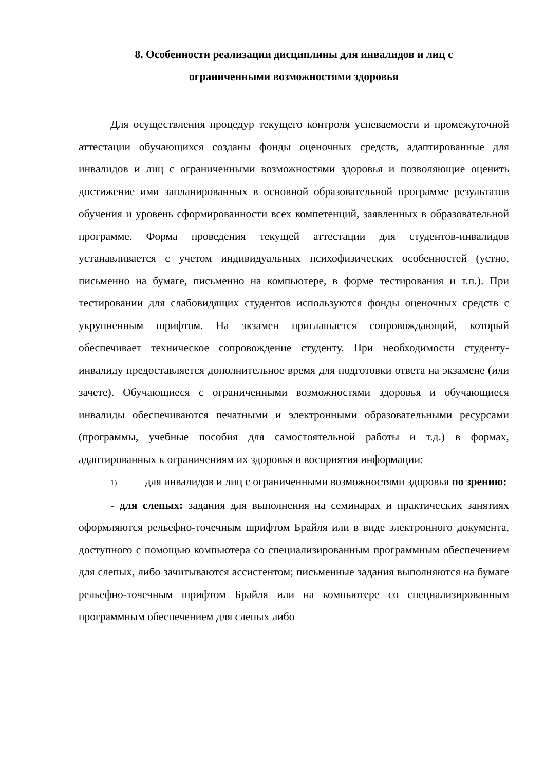8. Особенности реализации дисциплины для инвалидов и лиц с
ограниченными возможностями здоровья
Для осуществления процедур текущего контроля успеваемости и промежуточной аттестации обучающихся созданы фонды оценочных средств, адаптированные для инвалидов и лиц с ограниченными возможностями здоровья и позволяющие оценить достижение ими запланированных в основной образовательной программе результатов обучения и уровень сформированности всех компетенций, заявленных в образовательной программе. Форма проведения текущей аттестации для студентов-инвалидов устанавливается с учетом индивидуальных психофизических особенностей (устно, письменно на бумаге, письменно на компьютере, в форме тестирования и т.п.). При тестировании для слабовидящих студентов используются фонды оценочных средств с укрупненным шрифтом. На экзамен приглашается сопровождающий, который обеспечивает техническое сопровождение студенту. При необходимости студенту-инвалиду предоставляется дополнительное время для подготовки ответа на экзамене (или зачете). Обучающиеся с ограниченными возможностями здоровья и обучающиеся инвалиды обеспечиваются печатными и электронными образовательными ресурсами (программы, учебные пособия для самостоятельной работы и т.д.) в формах, адаптированных к ограничениям их здоровья и восприятия информации:
1) для инвалидов и лиц с ограниченными возможностями здоровья по зрению:
- для слепых: задания для выполнения на семинарах и практических занятиях оформляются рельефно-точечным шрифтом Брайля или в виде электронного документа, доступного с помощью компьютера со специализированным программным обеспечением для слепых, либо зачитываются ассистентом; письменные задания выполняются на бумаге рельефно-точечным шрифтом Брайля или на компьютере со специализированным программным обеспечением для слепых либо